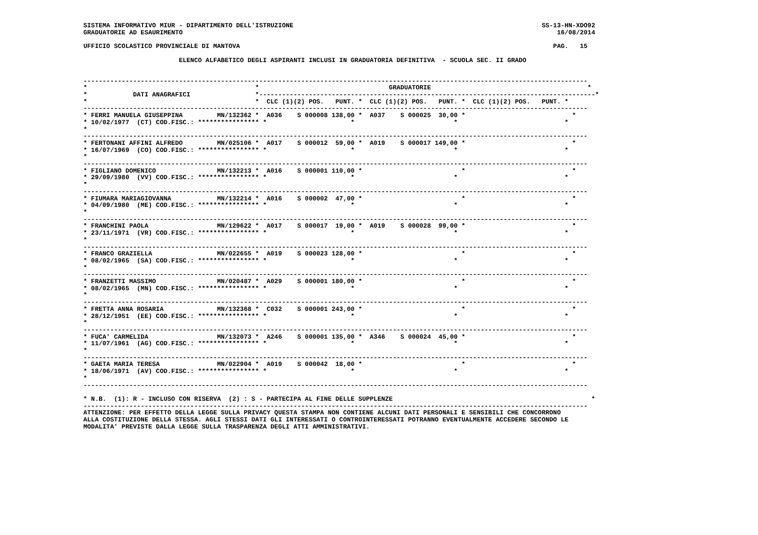SISTEMA INFORMATIVO MIUR - DIPARTIMENTO DELL'ISTRUZIONE                                                                 SS-13-HN-XDO92
GRADUATORIE AD ESAURIMENTO                                                                                                  16/08/2014

UFFICIO SCOLASTICO PROVINCIALE DI MANTOVA                                                                                  PAG.   15

                         ELENCO ALFABETICO DEGLI ASPIRANTI INCLUSI IN GRADUATORIA DEFINITIVA  - SCUOLA SEC. II GRADO


------------------------------------------------------------------------------------------------------------------------------------
*                                            *                                  GRADUATORIE                                         *
*            DATI ANAGRAFICI                 *----------------------------------------------------------------------------------------*
*                                            *  CLC (1)(2) POS.   PUNT. *  CLC (1)(2) POS.   PUNT. *  CLC (1)(2) POS.   PUNT. *
------------------------------------------------------------------------------------------------------------------------------------
* FERRI MANUELA GIUSEPPINA         MN/132362 *  A036    S 000008 138,00 *  A037    S 000025  30,00 *                            *
* 10/02/1977  (CT) COD.FISC.: **************** *                      *                          *                            *
*
------------------------------------------------------------------------------------------------------------------------------------
* FERTONANI AFFINI ALFREDO         MN/025106 *  A017    S 000012  59,00 *  A019    S 000017 149,00 *                            *
* 16/07/1969  (CO) COD.FISC.: **************** *                      *                          *                            *
*
------------------------------------------------------------------------------------------------------------------------------------
* FIGLIANO DOMENICO                MN/132213 *  A016    S 000001 110,00 *                          *                            *
* 29/09/1980  (VV) COD.FISC.: **************** *                      *                          *                            *
*
------------------------------------------------------------------------------------------------------------------------------------
* FIUMARA MARIAGIOVANNA            MN/132214 *  A016    S 000002  47,00 *                          *                            *
* 04/09/1980  (ME) COD.FISC.: **************** *                      *                          *                            *
*
------------------------------------------------------------------------------------------------------------------------------------
* FRANCHINI PAOLA                  MN/129622 *  A017    S 000017  19,00 *  A019    S 000028  99,00 *                            *
* 23/11/1971  (VR) COD.FISC.: **************** *                      *                          *                            *
*
------------------------------------------------------------------------------------------------------------------------------------
* FRANCO GRAZIELLA                 MN/022655 *  A019    S 000023 128,00 *                          *                            *
* 08/02/1965  (SA) COD.FISC.: **************** *                      *                          *                            *
*
------------------------------------------------------------------------------------------------------------------------------------
* FRANZETTI MASSIMO                MN/020487 *  A029    S 000001 180,00 *                          *                            *
* 08/02/1965  (MN) COD.FISC.: **************** *                      *                          *                            *
*
------------------------------------------------------------------------------------------------------------------------------------
* FRETTA ANNA ROSARIA              MN/132368 *  C032    S 000001 243,00 *                          *                            *
* 28/12/1951  (EE) COD.FISC.: **************** *                      *                          *                            *
*
------------------------------------------------------------------------------------------------------------------------------------
* FUCA' CARMELIDA                  MN/132073 *  A246    S 000001 135,00 *  A346    S 000024  45,00 *                            *
* 11/07/1961  (AG) COD.FISC.: **************** *                      *                          *                            *
*
------------------------------------------------------------------------------------------------------------------------------------
* GAETA MARIA TERESA               MN/022904 *  A019    S 000042  18,00 *                          *                            *
* 18/06/1971  (AV) COD.FISC.: **************** *                      *                          *                            *
*
------------------------------------------------------------------------------------------------------------------------------------

* N.B.  (1): R - INCLUSO CON RISERVA  (2) : S - PARTECIPA AL FINE DELLE SUPPLENZE                                                    *
------------------------------------------------------------------------------------------------------------------------------------
ATTENZIONE: PER EFFETTO DELLA LEGGE SULLA PRIVACY QUESTA STAMPA NON CONTIENE ALCUNI DATI PERSONALI E SENSIBILI CHE CONCORRONO
ALLA COSTITUZIONE DELLA STESSA. AGLI STESSI DATI GLI INTERESSATI O CONTROINTERESSATI POTRANNO EVENTUALMENTE ACCEDERE SECONDO LE
MODALITA' PREVISTE DALLA LEGGE SULLA TRASPARENZA DEGLI ATTI AMMINISTRATIVI.